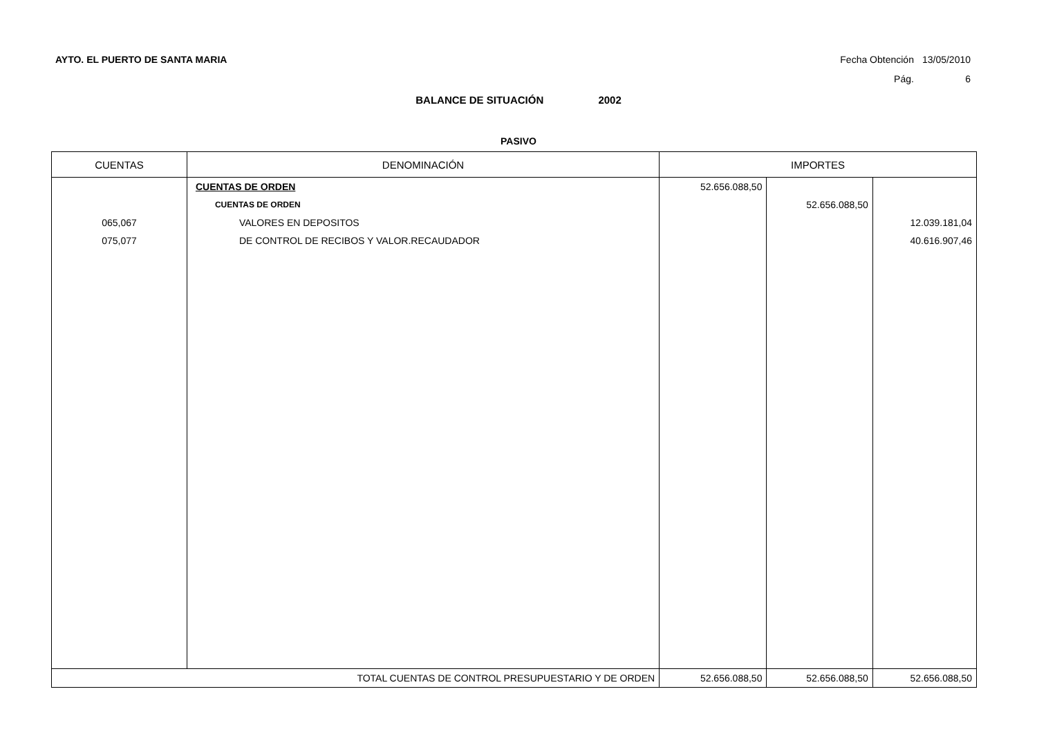AYTO. EL PUERTO DE SANTA MARIA
| Fecha Obtención | 13/05/2010 |
| Pág. | 6 |
BALANCE DE SITUACIÓN 2002
PASIVO
| CUENTAS | DENOMINACIÓN | IMPORTES | | |
| --- | --- | --- | --- | --- |
| | CUENTAS DE ORDEN | 52.656.088,50 | | |
| | CUENTAS DE ORDEN | | 52.656.088,50 | |
| 065,067 | VALORES EN DEPOSITOS | | | 12.039.181,04 |
| 075,077 | DE CONTROL DE RECIBOS Y VALOR.RECAUDADOR | | | 40.616.907,46 |
| TOTAL CUENTAS DE CONTROL PRESUPUESTARIO Y DE ORDEN | | 52.656.088,50 | 52.656.088,50 | 52.656.088,50 |